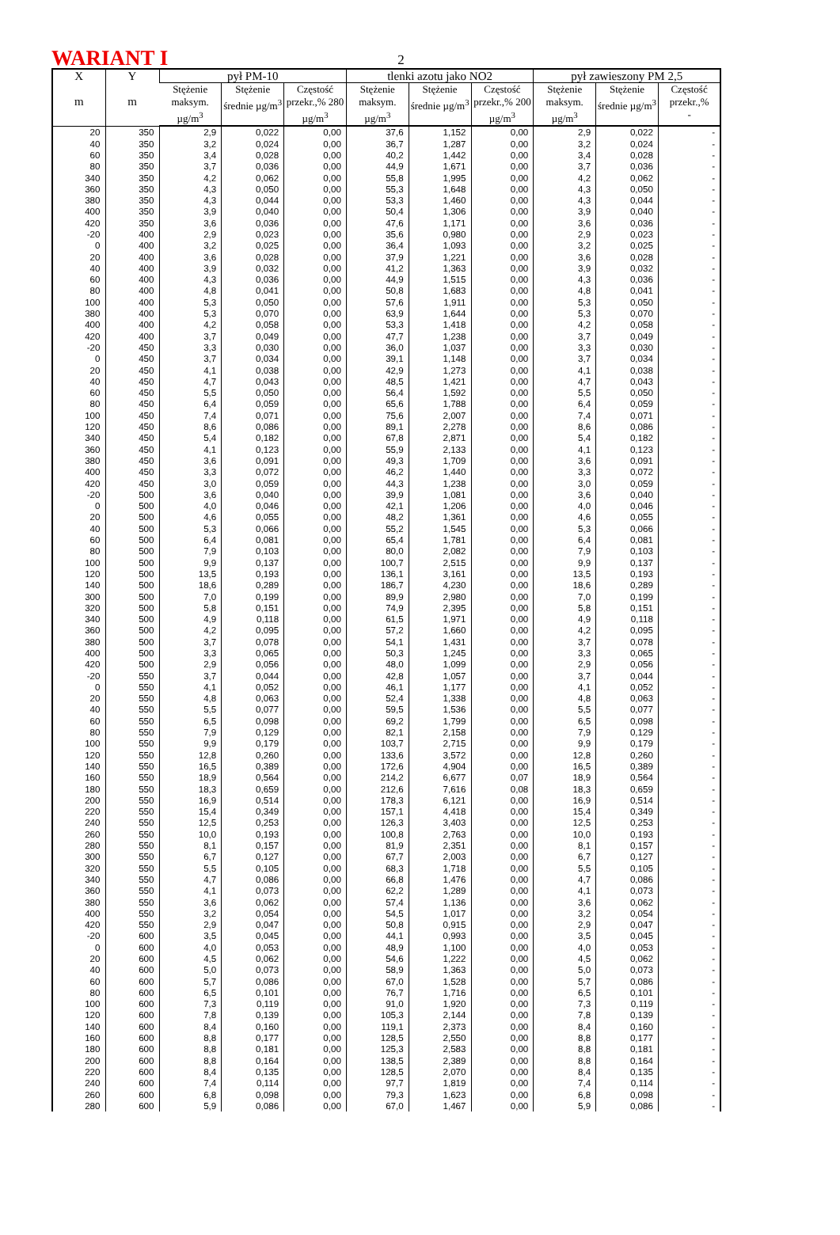WARIANT I 2
| X m | Y m | pył PM-10 | | | tlenki azotu jako NO2 | | | pył zawieszony PM 2,5 | | |
| --- | --- | --- | --- | --- | --- | --- | --- | --- | --- | --- |
| | | Stężenie maksym. µg/m<sup>3</sup> | Stężenie średnie µg/m<sup>3</sup> | Częstość przekr.,% 280 µg/m<sup>3</sup> | Stężenie maksym. µg/m<sup>3</sup> | Stężenie średnie µg/m<sup>3</sup> | Częstość przekr.,% 200 µg/m<sup>3</sup> | Stężenie maksym. µg/m<sup>3</sup> | Stężenie średnie µg/m<sup>3</sup> | Częstość przekr.,% - |
| 20 | 350 | 2,9 | 0,022 | 0,00 | 37,6 | 1,152 | 0,00 | 2,9 | 0,022 | - |
| 40 | 350 | 3,2 | 0,024 | 0,00 | 36,7 | 1,287 | 0,00 | 3,2 | 0,024 | - |
| 60 | 350 | 3,4 | 0,028 | 0,00 | 40,2 | 1,442 | 0,00 | 3,4 | 0,028 | - |
| 80 | 350 | 3,7 | 0,036 | 0,00 | 44,9 | 1,671 | 0,00 | 3,7 | 0,036 | - |
| 340 | 350 | 4,2 | 0,062 | 0,00 | 55,8 | 1,995 | 0,00 | 4,2 | 0,062 | - |
| 360 | 350 | 4,3 | 0,050 | 0,00 | 55,3 | 1,648 | 0,00 | 4,3 | 0,050 | - |
| 380 | 350 | 4,3 | 0,044 | 0,00 | 53,3 | 1,460 | 0,00 | 4,3 | 0,044 | - |
| 400 | 350 | 3,9 | 0,040 | 0,00 | 50,4 | 1,306 | 0,00 | 3,9 | 0,040 | - |
| 420 | 350 | 3,6 | 0,036 | 0,00 | 47,6 | 1,171 | 0,00 | 3,6 | 0,036 | - |
| -20 | 400 | 2,9 | 0,023 | 0,00 | 35,6 | 0,980 | 0,00 | 2,9 | 0,023 | - |
| 0 | 400 | 3,2 | 0,025 | 0,00 | 36,4 | 1,093 | 0,00 | 3,2 | 0,025 | - |
| 20 | 400 | 3,6 | 0,028 | 0,00 | 37,9 | 1,221 | 0,00 | 3,6 | 0,028 | - |
| 40 | 400 | 3,9 | 0,032 | 0,00 | 41,2 | 1,363 | 0,00 | 3,9 | 0,032 | - |
| 60 | 400 | 4,3 | 0,036 | 0,00 | 44,9 | 1,515 | 0,00 | 4,3 | 0,036 | - |
| 80 | 400 | 4,8 | 0,041 | 0,00 | 50,8 | 1,683 | 0,00 | 4,8 | 0,041 | - |
| 100 | 400 | 5,3 | 0,050 | 0,00 | 57,6 | 1,911 | 0,00 | 5,3 | 0,050 | - |
| 380 | 400 | 5,3 | 0,070 | 0,00 | 63,9 | 1,644 | 0,00 | 5,3 | 0,070 | - |
| 400 | 400 | 4,2 | 0,058 | 0,00 | 53,3 | 1,418 | 0,00 | 4,2 | 0,058 | - |
| 420 | 400 | 3,7 | 0,049 | 0,00 | 47,7 | 1,238 | 0,00 | 3,7 | 0,049 | - |
| -20 | 450 | 3,3 | 0,030 | 0,00 | 36,0 | 1,037 | 0,00 | 3,3 | 0,030 | - |
| 0 | 450 | 3,7 | 0,034 | 0,00 | 39,1 | 1,148 | 0,00 | 3,7 | 0,034 | - |
| 20 | 450 | 4,1 | 0,038 | 0,00 | 42,9 | 1,273 | 0,00 | 4,1 | 0,038 | - |
| 40 | 450 | 4,7 | 0,043 | 0,00 | 48,5 | 1,421 | 0,00 | 4,7 | 0,043 | - |
| 60 | 450 | 5,5 | 0,050 | 0,00 | 56,4 | 1,592 | 0,00 | 5,5 | 0,050 | - |
| 80 | 450 | 6,4 | 0,059 | 0,00 | 65,6 | 1,788 | 0,00 | 6,4 | 0,059 | - |
| 100 | 450 | 7,4 | 0,071 | 0,00 | 75,6 | 2,007 | 0,00 | 7,4 | 0,071 | - |
| 120 | 450 | 8,6 | 0,086 | 0,00 | 89,1 | 2,278 | 0,00 | 8,6 | 0,086 | - |
| 340 | 450 | 5,4 | 0,182 | 0,00 | 67,8 | 2,871 | 0,00 | 5,4 | 0,182 | - |
| 360 | 450 | 4,1 | 0,123 | 0,00 | 55,9 | 2,133 | 0,00 | 4,1 | 0,123 | - |
| 380 | 450 | 3,6 | 0,091 | 0,00 | 49,3 | 1,709 | 0,00 | 3,6 | 0,091 | - |
| 400 | 450 | 3,3 | 0,072 | 0,00 | 46,2 | 1,440 | 0,00 | 3,3 | 0,072 | - |
| 420 | 450 | 3,0 | 0,059 | 0,00 | 44,3 | 1,238 | 0,00 | 3,0 | 0,059 | - |
| -20 | 500 | 3,6 | 0,040 | 0,00 | 39,9 | 1,081 | 0,00 | 3,6 | 0,040 | - |
| 0 | 500 | 4,0 | 0,046 | 0,00 | 42,1 | 1,206 | 0,00 | 4,0 | 0,046 | - |
| 20 | 500 | 4,6 | 0,055 | 0,00 | 48,2 | 1,361 | 0,00 | 4,6 | 0,055 | - |
| 40 | 500 | 5,3 | 0,066 | 0,00 | 55,2 | 1,545 | 0,00 | 5,3 | 0,066 | - |
| 60 | 500 | 6,4 | 0,081 | 0,00 | 65,4 | 1,781 | 0,00 | 6,4 | 0,081 | - |
| 80 | 500 | 7,9 | 0,103 | 0,00 | 80,0 | 2,082 | 0,00 | 7,9 | 0,103 | - |
| 100 | 500 | 9,9 | 0,137 | 0,00 | 100,7 | 2,515 | 0,00 | 9,9 | 0,137 | - |
| 120 | 500 | 13,5 | 0,193 | 0,00 | 136,1 | 3,161 | 0,00 | 13,5 | 0,193 | - |
| 140 | 500 | 18,6 | 0,289 | 0,00 | 186,7 | 4,230 | 0,00 | 18,6 | 0,289 | - |
| 300 | 500 | 7,0 | 0,199 | 0,00 | 89,9 | 2,980 | 0,00 | 7,0 | 0,199 | - |
| 320 | 500 | 5,8 | 0,151 | 0,00 | 74,9 | 2,395 | 0,00 | 5,8 | 0,151 | - |
| 340 | 500 | 4,9 | 0,118 | 0,00 | 61,5 | 1,971 | 0,00 | 4,9 | 0,118 | - |
| 360 | 500 | 4,2 | 0,095 | 0,00 | 57,2 | 1,660 | 0,00 | 4,2 | 0,095 | - |
| 380 | 500 | 3,7 | 0,078 | 0,00 | 54,1 | 1,431 | 0,00 | 3,7 | 0,078 | - |
| 400 | 500 | 3,3 | 0,065 | 0,00 | 50,3 | 1,245 | 0,00 | 3,3 | 0,065 | - |
| 420 | 500 | 2,9 | 0,056 | 0,00 | 48,0 | 1,099 | 0,00 | 2,9 | 0,056 | - |
| -20 | 550 | 3,7 | 0,044 | 0,00 | 42,8 | 1,057 | 0,00 | 3,7 | 0,044 | - |
| 0 | 550 | 4,1 | 0,052 | 0,00 | 46,1 | 1,177 | 0,00 | 4,1 | 0,052 | - |
| 20 | 550 | 4,8 | 0,063 | 0,00 | 52,4 | 1,338 | 0,00 | 4,8 | 0,063 | - |
| 40 | 550 | 5,5 | 0,077 | 0,00 | 59,5 | 1,536 | 0,00 | 5,5 | 0,077 | - |
| 60 | 550 | 6,5 | 0,098 | 0,00 | 69,2 | 1,799 | 0,00 | 6,5 | 0,098 | - |
| 80 | 550 | 7,9 | 0,129 | 0,00 | 82,1 | 2,158 | 0,00 | 7,9 | 0,129 | - |
| 100 | 550 | 9,9 | 0,179 | 0,00 | 103,7 | 2,715 | 0,00 | 9,9 | 0,179 | - |
| 120 | 550 | 12,8 | 0,260 | 0,00 | 133,6 | 3,572 | 0,00 | 12,8 | 0,260 | - |
| 140 | 550 | 16,5 | 0,389 | 0,00 | 172,6 | 4,904 | 0,00 | 16,5 | 0,389 | - |
| 160 | 550 | 18,9 | 0,564 | 0,00 | 214,2 | 6,677 | 0,07 | 18,9 | 0,564 | - |
| 180 | 550 | 18,3 | 0,659 | 0,00 | 212,6 | 7,616 | 0,08 | 18,3 | 0,659 | - |
| 200 | 550 | 16,9 | 0,514 | 0,00 | 178,3 | 6,121 | 0,00 | 16,9 | 0,514 | - |
| 220 | 550 | 15,4 | 0,349 | 0,00 | 157,1 | 4,418 | 0,00 | 15,4 | 0,349 | - |
| 240 | 550 | 12,5 | 0,253 | 0,00 | 126,3 | 3,403 | 0,00 | 12,5 | 0,253 | - |
| 260 | 550 | 10,0 | 0,193 | 0,00 | 100,8 | 2,763 | 0,00 | 10,0 | 0,193 | - |
| 280 | 550 | 8,1 | 0,157 | 0,00 | 81,9 | 2,351 | 0,00 | 8,1 | 0,157 | - |
| 300 | 550 | 6,7 | 0,127 | 0,00 | 67,7 | 2,003 | 0,00 | 6,7 | 0,127 | - |
| 320 | 550 | 5,5 | 0,105 | 0,00 | 68,3 | 1,718 | 0,00 | 5,5 | 0,105 | - |
| 340 | 550 | 4,7 | 0,086 | 0,00 | 66,8 | 1,476 | 0,00 | 4,7 | 0,086 | - |
| 360 | 550 | 4,1 | 0,073 | 0,00 | 62,2 | 1,289 | 0,00 | 4,1 | 0,073 | - |
| 380 | 550 | 3,6 | 0,062 | 0,00 | 57,4 | 1,136 | 0,00 | 3,6 | 0,062 | - |
| 400 | 550 | 3,2 | 0,054 | 0,00 | 54,5 | 1,017 | 0,00 | 3,2 | 0,054 | - |
| 420 | 550 | 2,9 | 0,047 | 0,00 | 50,8 | 0,915 | 0,00 | 2,9 | 0,047 | - |
| -20 | 600 | 3,5 | 0,045 | 0,00 | 44,1 | 0,993 | 0,00 | 3,5 | 0,045 | - |
| 0 | 600 | 4,0 | 0,053 | 0,00 | 48,9 | 1,100 | 0,00 | 4,0 | 0,053 | - |
| 20 | 600 | 4,5 | 0,062 | 0,00 | 54,6 | 1,222 | 0,00 | 4,5 | 0,062 | - |
| 40 | 600 | 5,0 | 0,073 | 0,00 | 58,9 | 1,363 | 0,00 | 5,0 | 0,073 | - |
| 60 | 600 | 5,7 | 0,086 | 0,00 | 67,0 | 1,528 | 0,00 | 5,7 | 0,086 | - |
| 80 | 600 | 6,5 | 0,101 | 0,00 | 76,7 | 1,716 | 0,00 | 6,5 | 0,101 | - |
| 100 | 600 | 7,3 | 0,119 | 0,00 | 91,0 | 1,920 | 0,00 | 7,3 | 0,119 | - |
| 120 | 600 | 7,8 | 0,139 | 0,00 | 105,3 | 2,144 | 0,00 | 7,8 | 0,139 | - |
| 140 | 600 | 8,4 | 0,160 | 0,00 | 119,1 | 2,373 | 0,00 | 8,4 | 0,160 | - |
| 160 | 600 | 8,8 | 0,177 | 0,00 | 128,5 | 2,550 | 0,00 | 8,8 | 0,177 | - |
| 180 | 600 | 8,8 | 0,181 | 0,00 | 125,3 | 2,583 | 0,00 | 8,8 | 0,181 | - |
| 200 | 600 | 8,8 | 0,164 | 0,00 | 138,5 | 2,389 | 0,00 | 8,8 | 0,164 | - |
| 220 | 600 | 8,4 | 0,135 | 0,00 | 128,5 | 2,070 | 0,00 | 8,4 | 0,135 | - |
| 240 | 600 | 7,4 | 0,114 | 0,00 | 97,7 | 1,819 | 0,00 | 7,4 | 0,114 | - |
| 260 | 600 | 6,8 | 0,098 | 0,00 | 79,3 | 1,623 | 0,00 | 6,8 | 0,098 | - |
| 280 | 600 | 5,9 | 0,086 | 0,00 | 67,0 | 1,467 | 0,00 | 5,9 | 0,086 | - |